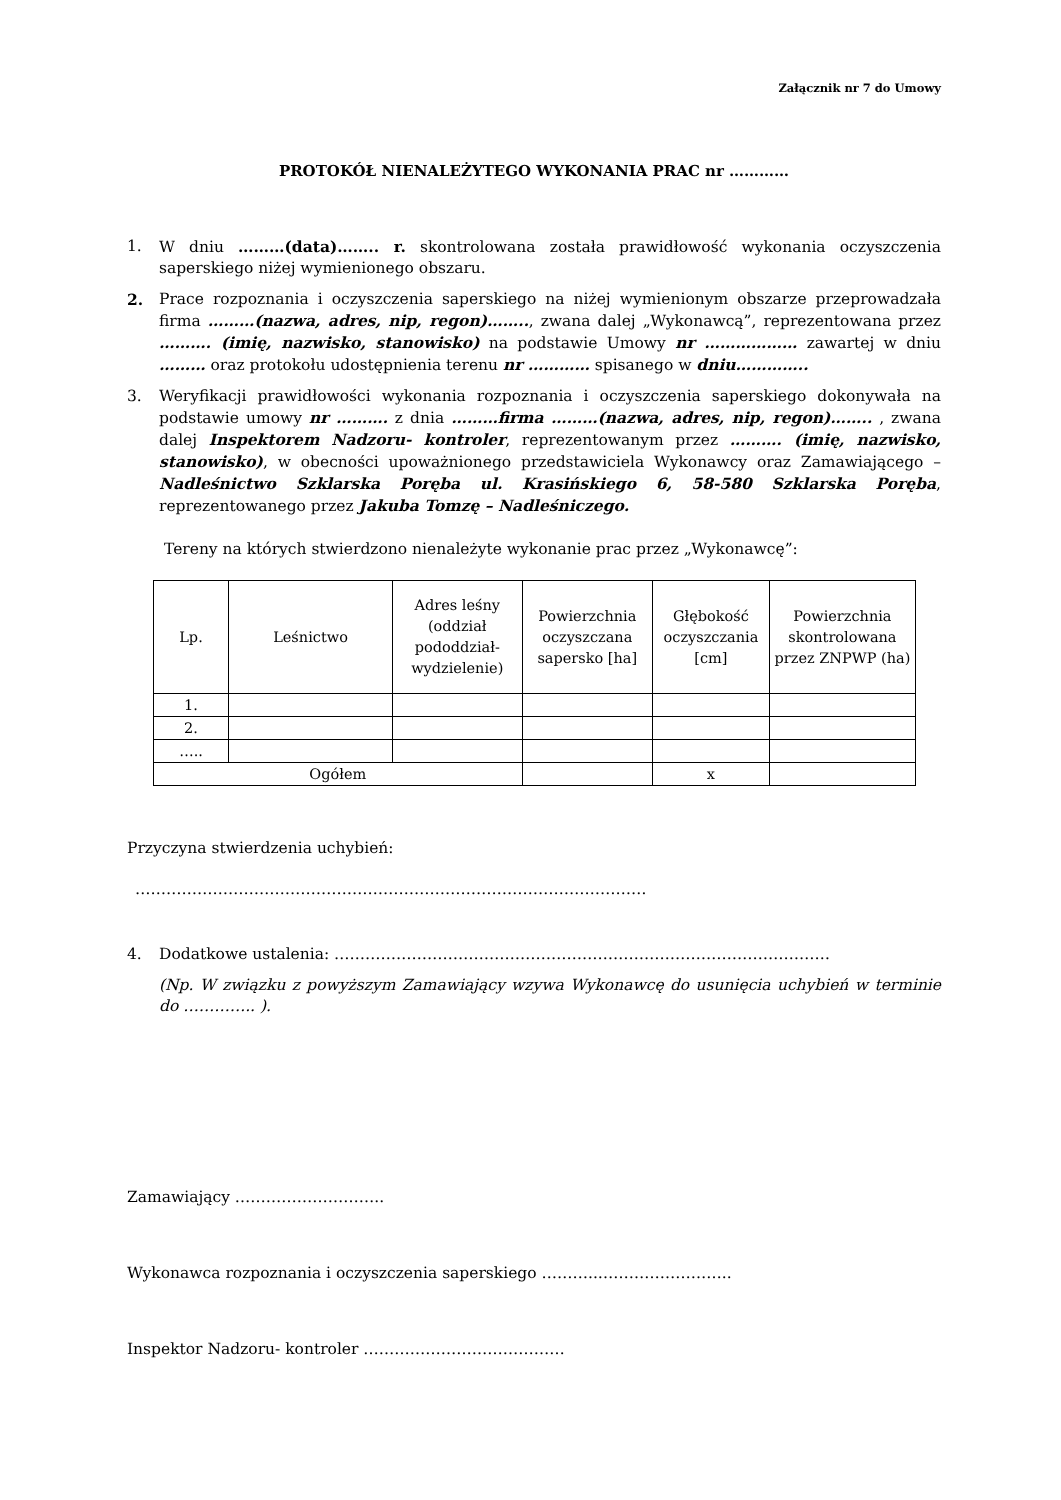Załącznik nr 7 do Umowy
PROTOKÓŁ NIENALEŻYTEGO WYKONANIA PRAC nr …………
1. W dniu ………(data)…….. r. skontrolowana została prawidłowość wykonania oczyszczenia saperskiego niżej wymienionego obszaru.
2. Prace rozpoznania i oczyszczenia saperskiego na niżej wymienionym obszarze przeprowadzała firma ………(nazwa, adres, nip, regon)…….., zwana dalej „Wykonawcą”, reprezentowana przez ………. (imię, nazwisko, stanowisko) na podstawie Umowy nr ……………… zawartej w dniu ……… oraz protokołu udostępnienia terenu nr ………… spisanego w dniu…………..
3. Weryfikacji prawidłowości wykonania rozpoznania i oczyszczenia saperskiego dokonywała na podstawie umowy nr ………. z dnia ………firma ………(nazwa, adres, nip, regon)…….. , zwana dalej Inspektorem Nadzoru- kontroler, reprezentowanym przez ………. (imię, nazwisko, stanowisko), w obecności upoważnionego przedstawiciela Wykonawcy oraz Zamawiającego – Nadleśnictwo Szklarska Poręba ul. Krasińskiego 6, 58-580 Szklarska Poręba, reprezentowanego przez Jakuba Tomzę – Nadleśniczego.
Tereny na których stwierdzono nienależyte wykonanie prac przez „Wykonawcę”:
| Lp. | Leśnictwo | Adres leśny (oddział pododdział-wydzielenie) | Powierzchnia oczyszczana sapersko [ha] | Głębokość oczyszczania [cm] | Powierzchnia skontrolowana przez ZNPWP (ha) |
| --- | --- | --- | --- | --- | --- |
| 1. | | | | | |
| 2. | | | | | |
| ….. | | | | | |
| Ogółem | | | | x | |
Przyczyna stwierdzenia uchybień:
………………………………………………………………………………………
4. Dodatkowe ustalenia: ……………………………………………………………………………………
(Np. W związku z powyższym Zamawiający wzywa Wykonawcę do usunięcia uchybień w terminie do ………….. ).
Zamawiający ………………………..
Wykonawca rozpoznania i oczyszczenia saperskiego ………..……………………..
Inspektor Nadzoru- kontroler …………………………………